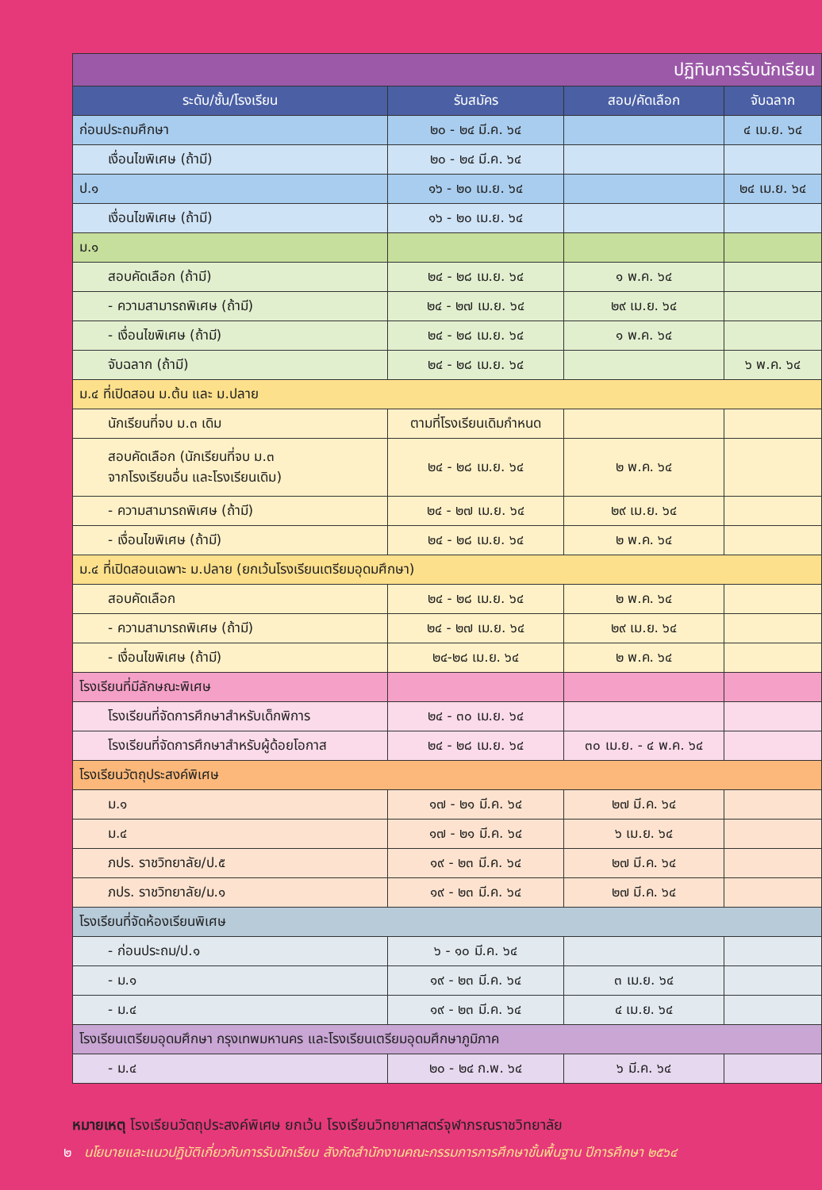| ปฏิทินการรับนักเรียน | | | |
| --- | --- | --- | --- |
| ระดับ/ชั้น/โรงเรียน | รับสมัคร | สอบ/คัดเลือก | จับฉลาก |
| ก่อนประถมศึกษา | ๒๐ - ๒๔ มี.ค. ๖๔ | | ๔ เม.ย. ๖๔ |
| เงื่อนไขพิเศษ (ถ้ามี) | ๒๐ - ๒๔ มี.ค. ๖๔ | | |
| ป.๑ | ๑๖ - ๒๐ เม.ย. ๖๔ | | ๒๔ เม.ย. ๖๔ |
| เงื่อนไขพิเศษ (ถ้ามี) | ๑๖ - ๒๐ เม.ย. ๖๔ | | |
| ม.๑ | | | |
| สอบคัดเลือก (ถ้ามี) | ๒๔ - ๒๘ เม.ย. ๖๔ | ๑ พ.ค. ๖๔ | |
| - ความสามารถพิเศษ (ถ้ามี) | ๒๔ - ๒๗ เม.ย. ๖๔ | ๒๙ เม.ย. ๖๔ | |
| - เงื่อนไขพิเศษ (ถ้ามี) | ๒๔ - ๒๘ เม.ย. ๖๔ | ๑ พ.ค. ๖๔ | |
| จับฉลาก (ถ้ามี) | ๒๔ - ๒๘ เม.ย. ๖๔ | | ๖ พ.ค. ๖๔ |
| ม.๔ ที่เปิดสอน ม.ต้น และ ม.ปลาย | | | |
| นักเรียนที่จบ ม.๓ เดิม | ตามที่โรงเรียนเดิมกำหนด | | |
| สอบคัดเลือก (นักเรียนที่จบ ม.๓ จากโรงเรียนอื่น และโรงเรียนเดิม) | ๒๔ - ๒๘ เม.ย. ๖๔ | ๒ พ.ค. ๖๔ | |
| - ความสามารถพิเศษ (ถ้ามี) | ๒๔ - ๒๗ เม.ย. ๖๔ | ๒๙ เม.ย. ๖๔ | |
| - เงื่อนไขพิเศษ (ถ้ามี) | ๒๔ - ๒๘ เม.ย. ๖๔ | ๒ พ.ค. ๖๔ | |
| ม.๔ ที่เปิดสอนเฉพาะ ม.ปลาย (ยกเว้นโรงเรียนเตรียมอุดมศึกษา) | | | |
| สอบคัดเลือก | ๒๔ - ๒๘ เม.ย. ๖๔ | ๒ พ.ค. ๖๔ | |
| - ความสามารถพิเศษ (ถ้ามี) | ๒๔ - ๒๗ เม.ย. ๖๔ | ๒๙ เม.ย. ๖๔ | |
| - เงื่อนไขพิเศษ (ถ้ามี) | ๒๔-๒๘ เม.ย. ๖๔ | ๒ พ.ค. ๖๔ | |
| โรงเรียนที่มีลักษณะพิเศษ | | | |
| โรงเรียนที่จัดการศึกษาสำหรับเด็กพิการ | ๒๔ - ๓๐ เม.ย. ๖๔ | | |
| โรงเรียนที่จัดการศึกษาสำหรับผู้ด้อยโอกาส | ๒๔ - ๒๘ เม.ย. ๖๔ | ๓๐ เม.ย. - ๔ พ.ค. ๖๔ | |
| โรงเรียนวัตถุประสงค์พิเศษ | | | |
| ม.๑ | ๑๗ - ๒๑ มี.ค. ๖๔ | ๒๗ มี.ค. ๖๔ | |
| ม.๔ | ๑๗ - ๒๑ มี.ค. ๖๔ | ๖ เม.ย. ๖๔ | |
| ภปร. ราชวิทยาลัย/ป.๕ | ๑๙ - ๒๓ มี.ค. ๖๔ | ๒๗ มี.ค. ๖๔ | |
| ภปร. ราชวิทยาลัย/ม.๑ | ๑๙ - ๒๓ มี.ค. ๖๔ | ๒๗ มี.ค. ๖๔ | |
| โรงเรียนที่จัดห้องเรียนพิเศษ | | | |
| - ก่อนประถม/ป.๑ | ๖ - ๑๐ มี.ค. ๖๔ | | |
| - ม.๑ | ๑๙ - ๒๓ มี.ค. ๖๔ | ๓ เม.ย. ๖๔ | |
| - ม.๔ | ๑๙ - ๒๓ มี.ค. ๖๔ | ๔ เม.ย. ๖๔ | |
| โรงเรียนเตรียมอุดมศึกษา กรุงเทพมหานคร และโรงเรียนเตรียมอุดมศึกษาภูมิภาค | | | |
| - ม.๔ | ๒๐ - ๒๔ ก.พ. ๖๔ | ๖ มี.ค. ๖๔ | |
หมายเหตุ โรงเรียนวัตถุประสงค์พิเศษ ยกเว้น โรงเรียนวิทยาศาสตร์จุฬาภรณราชวิทยาลัย
๒ นโยบายและแนวปฏิบัติเกี่ยวกับการรับนักเรียน สังกัดสำนักงานคณะกรรมการการศึกษาขั้นพื้นฐาน ปีการศึกษา ๒๕๖๔